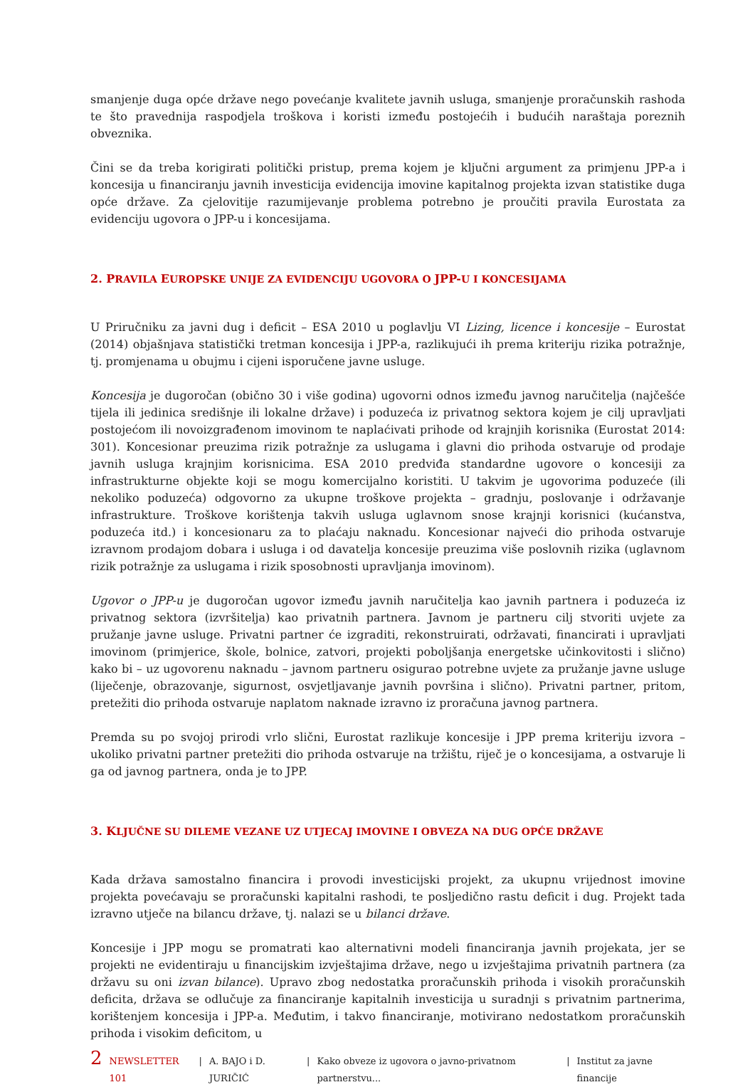smanjenje duga opće države nego povećanje kvalitete javnih usluga, smanjenje proračunskih rashoda te što pravednija raspodjela troškova i koristi između postojećih i budućih naraštaja poreznih obveznika.
Čini se da treba korigirati politički pristup, prema kojem je ključni argument za primjenu JPP-a i koncesija u financiranju javnih investicija evidencija imovine kapitalnog projekta izvan statistike duga opće države. Za cjelovitije razumijevanje problema potrebno je proučiti pravila Eurostata za evidenciju ugovora o JPP-u i koncesijama.
2. PRAVILA EUROPSKE UNIJE ZA EVIDENCIJU UGOVORA O JPP-U I KONCESIJAMA
U Priručniku za javni dug i deficit – ESA 2010 u poglavlju VI Lizing, licence i koncesije – Eurostat (2014) objašnjava statistički tretman koncesija i JPP-a, razlikujući ih prema kriteriju rizika potražnje, tj. promjenama u obujmu i cijeni isporučene javne usluge.
Koncesija je dugoročan (obično 30 i više godina) ugovorni odnos između javnog naručitelja (najčešće tijela ili jedinica središnje ili lokalne države) i poduzeća iz privatnog sektora kojem je cilj upravljati postojećom ili novoizgrađenom imovinom te naplaćivati prihode od krajnjih korisnika (Eurostat 2014: 301). Koncesionar preuzima rizik potražnje za uslugama i glavni dio prihoda ostvaruje od prodaje javnih usluga krajnjim korisnicima. ESA 2010 predviđa standardne ugovore o koncesiji za infrastrukturne objekte koji se mogu komercijalno koristiti. U takvim je ugovorima poduzeće (ili nekoliko poduzeća) odgovorno za ukupne troškove projekta – gradnju, poslovanje i održavanje infrastrukture. Troškove korištenja takvih usluga uglavnom snose krajnji korisnici (kućanstva, poduzeća itd.) i koncesionaru za to plaćaju naknadu. Koncesionar najveći dio prihoda ostvaruje izravnom prodajom dobara i usluga i od davatelja koncesije preuzima više poslovnih rizika (uglavnom rizik potražnje za uslugama i rizik sposobnosti upravljanja imovinom).
Ugovor o JPP-u je dugoročan ugovor između javnih naručitelja kao javnih partnera i poduzeća iz privatnog sektora (izvršitelja) kao privatnih partnera. Javnom je partneru cilj stvoriti uvjete za pružanje javne usluge. Privatni partner će izgraditi, rekonstruirati, održavati, financirati i upravljati imovinom (primjerice, škole, bolnice, zatvori, projekti poboljšanja energetske učinkovitosti i slično) kako bi – uz ugovorenu naknadu – javnom partneru osigurao potrebne uvjete za pružanje javne usluge (liječenje, obrazovanje, sigurnost, osvjetljavanje javnih površina i slično). Privatni partner, pritom, pretežiti dio prihoda ostvaruje naplatom naknade izravno iz proračuna javnog partnera.
Premda su po svojoj prirodi vrlo slični, Eurostat razlikuje koncesije i JPP prema kriteriju izvora – ukoliko privatni partner pretežiti dio prihoda ostvaruje na tržištu, riječ je o koncesijama, a ostvaruje li ga od javnog partnera, onda je to JPP.
3. KLJUČNE SU DILEME VEZANE UZ UTJECAJ IMOVINE I OBVEZA NA DUG OPĆE DRŽAVE
Kada država samostalno financira i provodi investicijski projekt, za ukupnu vrijednost imovine projekta povećavaju se proračunski kapitalni rashodi, te posljedično rastu deficit i dug. Projekt tada izravno utječe na bilancu države, tj. nalazi se u bilanci države.
Koncesije i JPP mogu se promatrati kao alternativni modeli financiranja javnih projekata, jer se projekti ne evidentiraju u financijskim izvještajima države, nego u izvještajima privatnih partnera (za državu su oni izvan bilance). Upravo zbog nedostatka proračunskih prihoda i visokih proračunskih deficita, država se odlučuje za financiranje kapitalnih investicija u suradnji s privatnim partnerima, korištenjem koncesija i JPP-a. Međutim, i takvo financiranje, motivirano nedostatkom proračunskih prihoda i visokim deficitom, u
2 NEWSLETTER 101 | A. BAJO i D. JURIČIĆ | Kako obveze iz ugovora o javno-privatnom partnerstvu... | Institut za javne financije